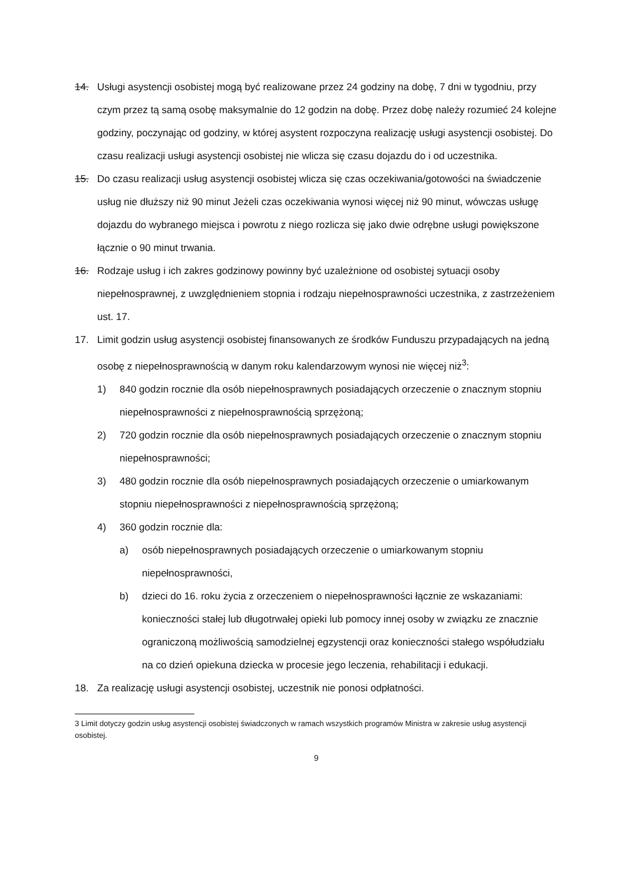14. Usługi asystencji osobistej mogą być realizowane przez 24 godziny na dobę, 7 dni w tygodniu, przy czym przez tą samą osobę maksymalnie do 12 godzin na dobę. Przez dobę należy rozumieć 24 kolejne godziny, poczynając od godziny, w której asystent rozpoczyna realizację usługi asystencji osobistej. Do czasu realizacji usługi asystencji osobistej nie wlicza się czasu dojazdu do i od uczestnika.
15. Do czasu realizacji usług asystencji osobistej wlicza się czas oczekiwania/gotowości na świadczenie usług nie dłuższy niż 90 minut Jeżeli czas oczekiwania wynosi więcej niż 90 minut, wówczas usługę dojazdu do wybranego miejsca i powrotu z niego rozlicza się jako dwie odrębne usługi powiększone łącznie o 90 minut trwania.
16. Rodzaje usług i ich zakres godzinowy powinny być uzależnione od osobistej sytuacji osoby niepełnosprawnej, z uwzględnieniem stopnia i rodzaju niepełnosprawności uczestnika, z zastrzeżeniem ust. 17.
17. Limit godzin usług asystencji osobistej finansowanych ze środków Funduszu przypadających na jedną osobę z niepełnosprawnością w danym roku kalendarzowym wynosi nie więcej niż<sup>3</sup>:
1) 840 godzin rocznie dla osób niepełnosprawnych posiadających orzeczenie o znacznym stopniu niepełnosprawności z niepełnosprawnością sprzężoną;
2) 720 godzin rocznie dla osób niepełnosprawnych posiadających orzeczenie o znacznym stopniu niepełnosprawności;
3) 480 godzin rocznie dla osób niepełnosprawnych posiadających orzeczenie o umiarkowanym stopniu niepełnosprawności z niepełnosprawnością sprzężoną;
4) 360 godzin rocznie dla:
a) osób niepełnosprawnych posiadających orzeczenie o umiarkowanym stopniu niepełnosprawności,
b) dzieci do 16. roku życia z orzeczeniem o niepełnosprawności łącznie ze wskazaniami: konieczności stałej lub długotrwałej opieki lub pomocy innej osoby w związku ze znacznie ograniczoną możliwością samodzielnej egzystencji oraz konieczności stałego współudziału na co dzień opiekuna dziecka w procesie jego leczenia, rehabilitacji i edukacji.
18. Za realizację usługi asystencji osobistej, uczestnik nie ponosi odpłatności.
3 Limit dotyczy godzin usług asystencji osobistej świadczonych w ramach wszystkich programów Ministra w zakresie usług asystencji osobistej.
9